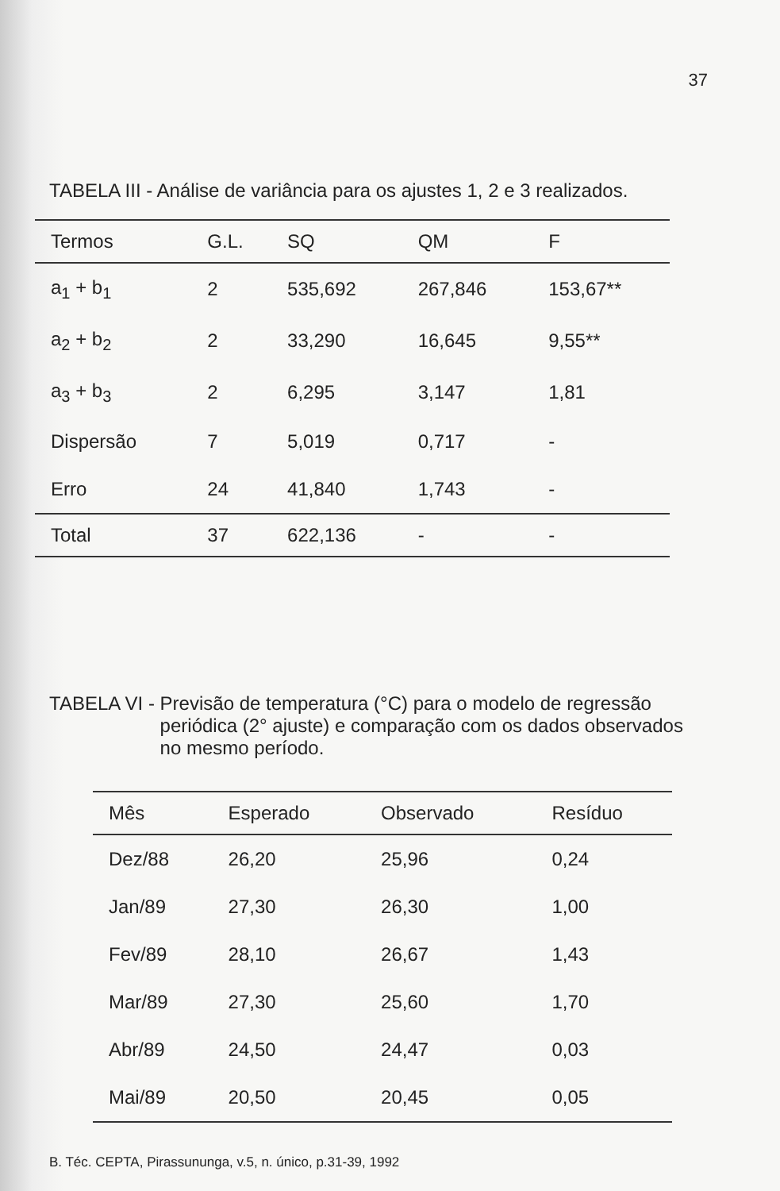37
TABELA III - Análise de variância para os ajustes 1, 2 e 3 realizados.
| Termos | G.L. | SQ | QM | F |
| --- | --- | --- | --- | --- |
| a<sub>1</sub> + b<sub>1</sub> | 2 | 535,692 | 267,846 | 153,67** |
| a<sub>2</sub> + b<sub>2</sub> | 2 | 33,290 | 16,645 | 9,55** |
| a<sub>3</sub> + b<sub>3</sub> | 2 | 6,295 | 3,147 | 1,81 |
| Dispersão | 7 | 5,019 | 0,717 | - |
| Erro | 24 | 41,840 | 1,743 | - |
| Total | 37 | 622,136 | - | - |
TABELA VI - Previsão de temperatura (°C) para o modelo de regressão periódica (2° ajuste) e comparação com os dados observados no mesmo período.
| Mês | Esperado | Observado | Resíduo |
| --- | --- | --- | --- |
| Dez/88 | 26,20 | 25,96 | 0,24 |
| Jan/89 | 27,30 | 26,30 | 1,00 |
| Fev/89 | 28,10 | 26,67 | 1,43 |
| Mar/89 | 27,30 | 25,60 | 1,70 |
| Abr/89 | 24,50 | 24,47 | 0,03 |
| Mai/89 | 20,50 | 20,45 | 0,05 |
B. Téc. CEPTA, Pirassununga, v.5, n. único, p.31-39, 1992